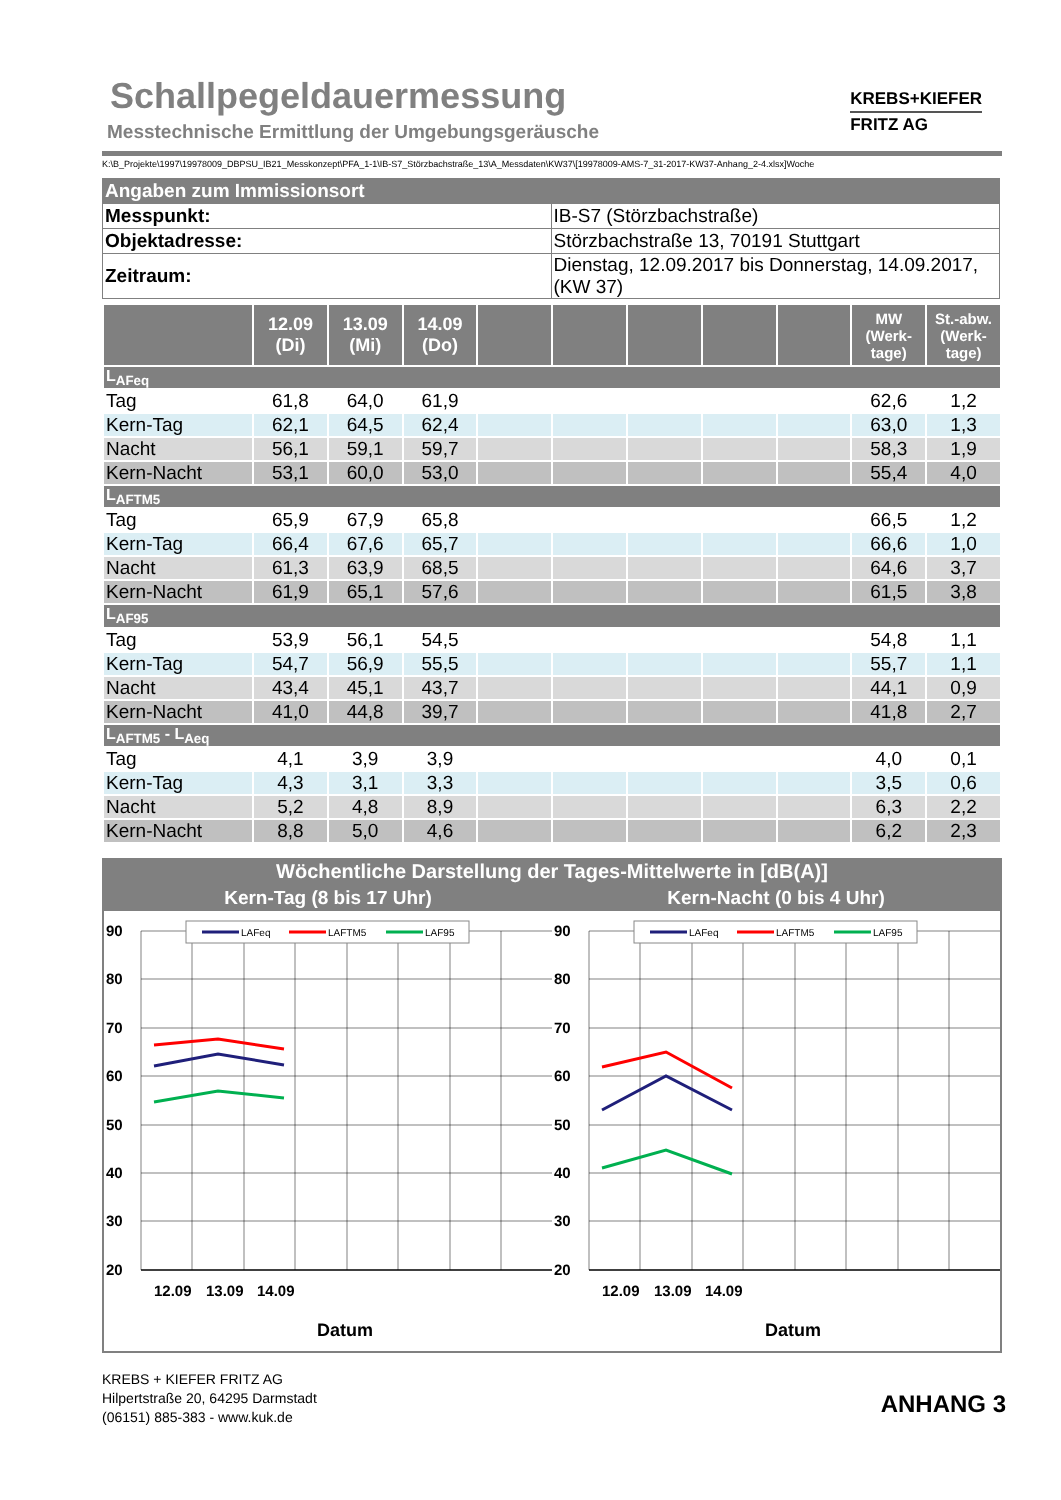Schallpegeldauermessung
Messtechnische Ermittlung der Umgebungsgeräusche
KREBS+KIEFER
FRITZ AG
K:\B_Projekte\1997\19978009_DBPSU_IB21_Messkonzept\PFA_1-1\IB-S7_Störzbachstraße_13\A_Messdaten\KW37\[19978009-AMS-7_31-2017-KW37-Anhang_2-4.xlsx]Woche
| Angaben zum Immissionsort | |
| Messpunkt: | IB-S7 (Störzbachstraße) |
| Objektadresse: | Störzbachstraße 13, 70191 Stuttgart |
| Zeitraum: | Dienstag, 12.09.2017 bis Donnerstag, 14.09.2017, (KW 37) |
| | 12.09 (Di) | 13.09 (Mi) | 14.09 (Do) | | | | | | MW (Werk- tage) | St.-abw. (Werk- tage) |
| --- | --- | --- | --- | --- | --- | --- | --- | --- | --- | --- |
| L<sub>AFeq</sub> | | | | | | | | | | |
| Tag | 61,8 | 64,0 | 61,9 | | | | | | 62,6 | 1,2 |
| Kern-Tag | 62,1 | 64,5 | 62,4 | | | | | | 63,0 | 1,3 |
| Nacht | 56,1 | 59,1 | 59,7 | | | | | | 58,3 | 1,9 |
| Kern-Nacht | 53,1 | 60,0 | 53,0 | | | | | | 55,4 | 4,0 |
| L<sub>AFTM5</sub> | | | | | | | | | | |
| Tag | 65,9 | 67,9 | 65,8 | | | | | | 66,5 | 1,2 |
| Kern-Tag | 66,4 | 67,6 | 65,7 | | | | | | 66,6 | 1,0 |
| Nacht | 61,3 | 63,9 | 68,5 | | | | | | 64,6 | 3,7 |
| Kern-Nacht | 61,9 | 65,1 | 57,6 | | | | | | 61,5 | 3,8 |
| L<sub>AF95</sub> | | | | | | | | | | |
| Tag | 53,9 | 56,1 | 54,5 | | | | | | 54,8 | 1,1 |
| Kern-Tag | 54,7 | 56,9 | 55,5 | | | | | | 55,7 | 1,1 |
| Nacht | 43,4 | 45,1 | 43,7 | | | | | | 44,1 | 0,9 |
| Kern-Nacht | 41,0 | 44,8 | 39,7 | | | | | | 41,8 | 2,7 |
| L<sub>AFTM5</sub> - L<sub>Aeq</sub> | | | | | | | | | | |
| Tag | 4,1 | 3,9 | 3,9 | | | | | | 4,0 | 0,1 |
| Kern-Tag | 4,3 | 3,1 | 3,3 | | | | | | 3,5 | 0,6 |
| Nacht | 5,2 | 4,8 | 8,9 | | | | | | 6,3 | 2,2 |
| Kern-Nacht | 8,8 | 5,0 | 4,6 | | | | | | 6,2 | 2,3 |
Wöchentliche Darstellung der Tages-Mittelwerte in [dB(A)]
Kern-Tag (8 bis 17 Uhr) Kern-Nacht (0 bis 4 Uhr)
90
80
70
60
50
40
30
20
12.09
13.09
14.09
Datum
LAFeq
LAFTM5
LAF95
90
80
70
60
50
40
30
20
12.09
13.09
14.09
Datum
LAFeq
LAFTM5
LAF95
KREBS + KIEFER FRITZ AG
Hilpertstraße 20, 64295 Darmstadt
(06151) 885-383 - www.kuk.de
ANHANG 3